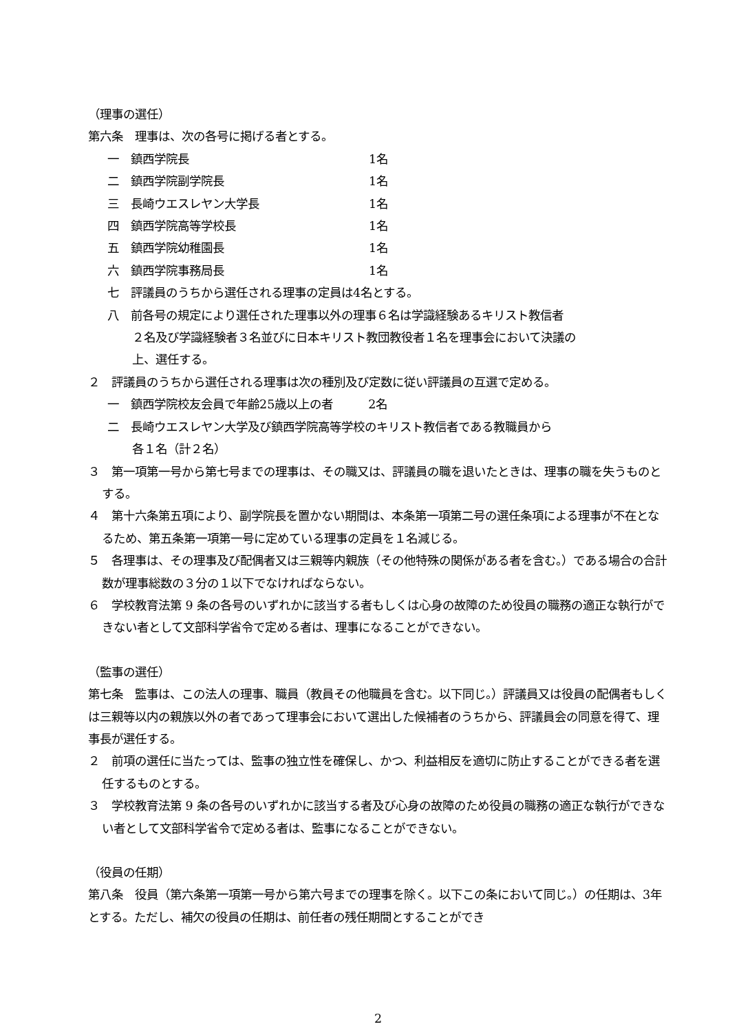（理事の選任）
第六条　理事は、次の各号に掲げる者とする。
一　鎮西学院長 1名
二　鎮西学院副学院長 1名
三　長崎ウエスレヤン大学長 1名
四　鎮西学院高等学校長 1名
五　鎮西学院幼稚園長 1名
六　鎮西学院事務局長 1名
七　評議員のうちから選任される理事の定員は4名とする。
八　前各号の規定により選任された理事以外の理事６名は学識経験あるキリスト教信者
２名及び学識経験者３名並びに日本キリスト教団教役者１名を理事会において決議の
上、選任する。
２　評議員のうちから選任される理事は次の種別及び定数に従い評議員の互選で定める。
一　鎮西学院校友会員で年齢25歳以上の者　　　2名
二　長崎ウエスレヤン大学及び鎮西学院高等学校のキリスト教信者である教職員から
各１名（計２名）
３　第一項第一号から第七号までの理事は、その職又は、評議員の職を退いたときは、理事の職を失うものとする。
４　第十六条第五項により、副学院長を置かない期間は、本条第一項第二号の選任条項による理事が不在となるため、第五条第一項第一号に定めている理事の定員を１名減じる。
５　各理事は、その理事及び配偶者又は三親等内親族（その他特殊の関係がある者を含む。）である場合の合計数が理事総数の３分の１以下でなければならない。
６　学校教育法第 9 条の各号のいずれかに該当する者もしくは心身の故障のため役員の職務の適正な執行ができない者として文部科学省令で定める者は、理事になることができない。
（監事の選任）
第七条　監事は、この法人の理事、職員（教員その他職員を含む。以下同じ。）評議員又は役員の配偶者もしくは三親等以内の親族以外の者であって理事会において選出した候補者のうちから、評議員会の同意を得て、理事長が選任する。
２　前項の選任に当たっては、監事の独立性を確保し、かつ、利益相反を適切に防止することができる者を選任するものとする。
３　学校教育法第 9 条の各号のいずれかに該当する者及び心身の故障のため役員の職務の適正な執行ができない者として文部科学省令で定める者は、監事になることができない。
（役員の任期）
第八条　役員（第六条第一項第一号から第六号までの理事を除く。以下この条において同じ。）の任期は、3年とする。ただし、補欠の役員の任期は、前任者の残任期間とすることができ
2